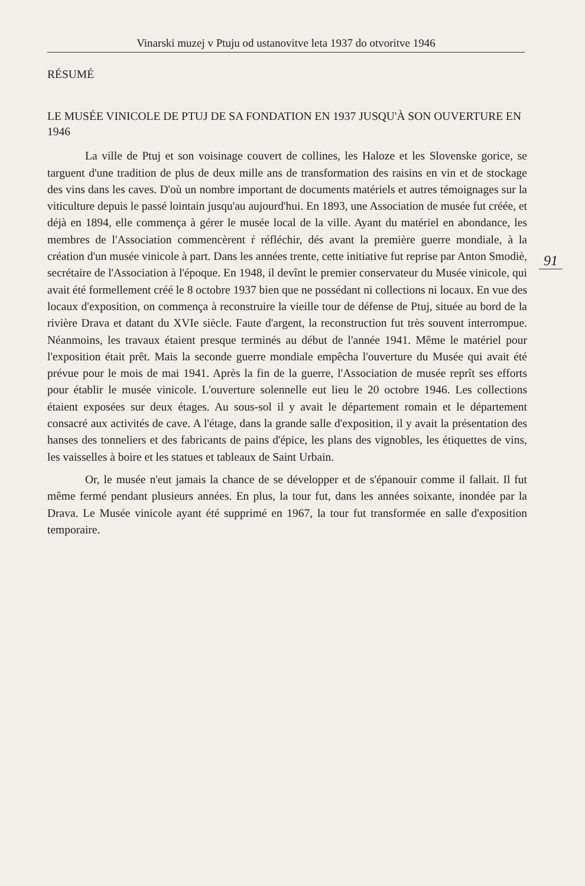Vinarski muzej v Ptuju od ustanovitve leta 1937 do otvoritve 1946
RÉSUMÉ
LE MUSÉE VINICOLE DE PTUJ DE SA FONDATION EN 1937 JUSQU'À SON OUVERTURE EN 1946
La ville de Ptuj et son voisinage couvert de collines, les Haloze et les Slovenske gorice, se targuent d'une tradition de plus de deux mille ans de transformation des raisins en vin et de stockage des vins dans les caves. D'où un nombre important de documents matériels et autres témoignages sur la viticulture depuis le passé lointain jusqu'au aujourd'hui. En 1893, une Association de musée fut créée, et déjà en 1894, elle commença à gérer le musée local de la ville. Ayant du matériel en abondance, les membres de l'Association commencèrent ŕ réfléchir, dés avant la première guerre mondiale, à la création d'un musée vinicole à part. Dans les années trente, cette initiative fut reprise par Anton Smodiè, secrétaire de l'Association à l'époque. En 1948, il devînt le premier conservateur du Musée vinicole, qui avait été formellement créé le 8 octobre 1937 bien que ne possédant ni collections ni locaux. En vue des locaux d'exposition, on commença à reconstruire la vieille tour de défense de Ptuj, située au bord de la rivière Drava et datant du XVIe siècle. Faute d'argent, la reconstruction fut très souvent interrompue. Néanmoins, les travaux étaient presque terminés au début de l'année 1941. Même le matériel pour l'exposition était prêt. Mais la seconde guerre mondiale empêcha l'ouverture du Musée qui avait été prévue pour le mois de mai 1941. Après la fin de la guerre, l'Association de musée reprît ses efforts pour établir le musée vinicole. L'ouverture solennelle eut lieu le 20 octobre 1946. Les collections étaient exposées sur deux étages. Au sous-sol il y avait le département romain et le département consacré aux activités de cave. A l'étage, dans la grande salle d'exposition, il y avait la présentation des hanses des tonneliers et des fabricants de pains d'épice, les plans des vignobles, les étiquettes de vins, les vaisselles à boire et les statues et tableaux de Saint Urbain.
Or, le musée n'eut jamais la chance de se développer et de s'épanouir comme il fallait. Il fut même fermé pendant plusieurs années. En plus, la tour fut, dans les années soixante, inondée par la Drava. Le Musée vinicole ayant été supprimé en 1967, la tour fut transformée en salle d'exposition temporaire.
91